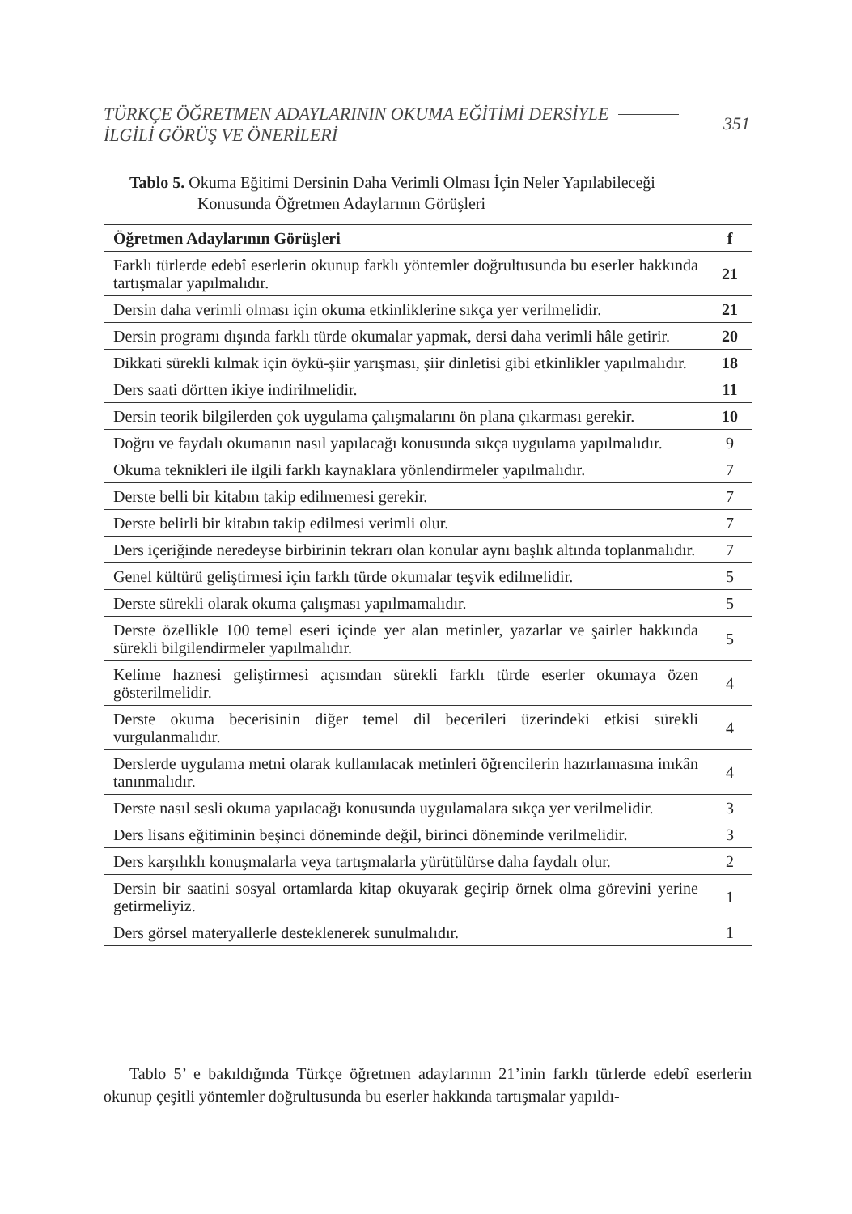TÜRKÇE ÖĞRETMEN ADAYLARININ OKUMA EĞİTİMİ DERSİYLE
İLGİLİ GÖRÜŞ VE ÖNERİLERİ
351
Tablo 5. Okuma Eğitimi Dersinin Daha Verimli Olması İçin Neler Yapılabileceği
Konusunda Öğretmen Adaylarının Görüşleri
| Öğretmen Adaylarının Görüşleri | f |
| --- | --- |
| Farklı türlerde edebî eserlerin okunup farklı yöntemler doğrultusunda bu eserler hakkında tartışmalar yapılmalıdır. | 21 |
| Dersin daha verimli olması için okuma etkinliklerine sıkça yer verilmelidir. | 21 |
| Dersin programı dışında farklı türde okumalar yapmak, dersi daha verimli hâle getirir. | 20 |
| Dikkati sürekli kılmak için öykü-şiir yarışması, şiir dinletisi gibi etkinlikler yapılmalıdır. | 18 |
| Ders saati dörtten ikiye indirilmelidir. | 11 |
| Dersin teorik bilgilerden çok uygulama çalışmalarını ön plana çıkarması gerekir. | 10 |
| Doğru ve faydalı okumanın nasıl yapılacağı konusunda sıkça uygulama yapılmalıdır. | 9 |
| Okuma teknikleri ile ilgili farklı kaynaklara yönlendirmeler yapılmalıdır. | 7 |
| Derste belli bir kitabın takip edilmemesi gerekir. | 7 |
| Derste belirli bir kitabın takip edilmesi verimli olur. | 7 |
| Ders içeriğinde neredeyse birbirinin tekrarı olan konular aynı başlık altında toplanmalıdır. | 7 |
| Genel kültürü geliştirmesi için farklı türde okumalar teşvik edilmelidir. | 5 |
| Derste sürekli olarak okuma çalışması yapılmamalıdır. | 5 |
| Derste özellikle 100 temel eseri içinde yer alan metinler, yazarlar ve şairler hakkında sürekli bilgilendirmeler yapılmalıdır. | 5 |
| Kelime haznesi geliştirmesi açısından sürekli farklı türde eserler okumaya özen gösterilmelidir. | 4 |
| Derste okuma becerisinin diğer temel dil becerileri üzerindeki etkisi sürekli vurgulanmalıdır. | 4 |
| Derslerde uygulama metni olarak kullanılacak metinleri öğrencilerin hazırlamasına imkân tanınmalıdır. | 4 |
| Derste nasıl sesli okuma yapılacağı konusunda uygulamalara sıkça yer verilmelidir. | 3 |
| Ders lisans eğitiminin beşinci döneminde değil, birinci döneminde verilmelidir. | 3 |
| Ders karşılıklı konuşmalarla veya tartışmalarla yürütülürse daha faydalı olur. | 2 |
| Dersin bir saatini sosyal ortamlarda kitap okuyarak geçirip örnek olma görevini yerine getirmeliyiz. | 1 |
| Ders görsel materyallerle desteklenerek sunulmalıdır. | 1 |
Tablo 5’ e bakıldığında Türkçe öğretmen adaylarının 21’inin farklı türlerde edebî eserlerin okunup çeşitli yöntemler doğrultusunda bu eserler hakkında tartışmalar yapıldı-